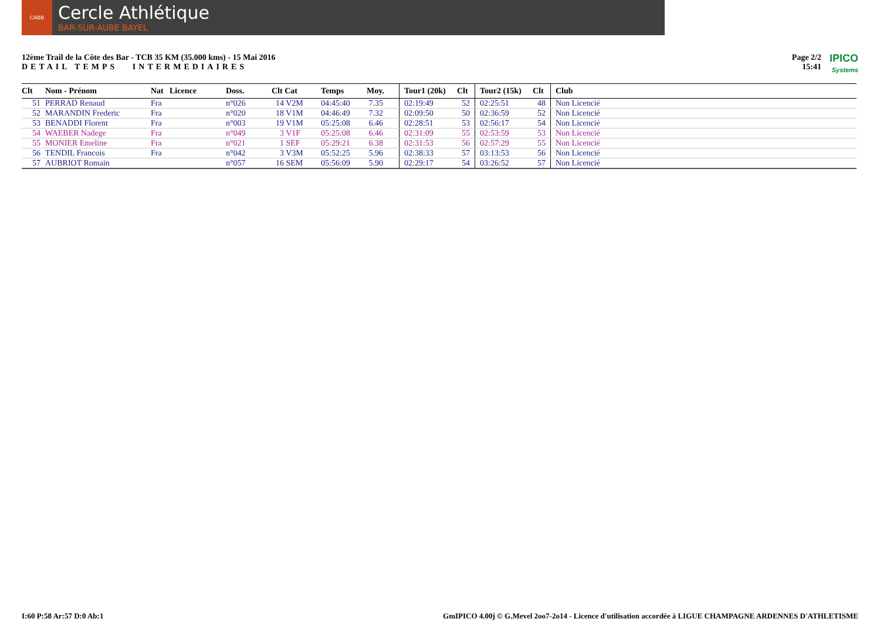CABB
Cercle Athlétique
BAR-SUR-AUBE BAYEL
12ème Trail de la Côte des Bar - TCB 35 KM (35.000 kms) - 15 Mai 2016
DETAIL TEMPS INTERMEDIAIRES
Page 2/2
15:41
IPICO
Systems
| Clt | Nom - Prénom | Nat | Licence | Doss. | Clt Cat | Temps | Moy. | Tour1 (20k) | Clt | Tour2 (15k) | Clt | Club |
| --- | --- | --- | --- | --- | --- | --- | --- | --- | --- | --- | --- | --- |
| 51 | PERRAD Renaud | Fra | | n°026 | 14 V2M | 04:45:40 | 7.35 | 02:19:49 | 52 | 02:25:51 | 48 | Non Licencié |
| 52 | MARANDIN Frederic | Fra | | n°020 | 18 V1M | 04:46:49 | 7.32 | 02:09:50 | 50 | 02:36:59 | 52 | Non Licencié |
| 53 | BENADDI Florent | Fra | | n°003 | 19 V1M | 05:25:08 | 6.46 | 02:28:51 | 53 | 02:56:17 | 54 | Non Licencié |
| 54 | WAEBER Nadege | Fra | | n°049 | 3 V1F | 05:25:08 | 6.46 | 02:31:09 | 55 | 02:53:59 | 53 | Non Licencié |
| 55 | MONIER Emeline | Fra | | n°021 | 1 SEF | 05:29:21 | 6.38 | 02:31:53 | 56 | 02:57:29 | 55 | Non Licencié |
| 56 | TENDIL Francois | Fra | | n°042 | 3 V3M | 05:52:25 | 5.96 | 02:38:33 | 57 | 03:13:53 | 56 | Non Licencié |
| 57 | AUBRIOT Romain | | | n°057 | 16 SEM | 05:56:09 | 5.90 | 02:29:17 | 54 | 03:26:52 | 57 | Non Licencié |
I:60 P:58 Ar:57 D:0 Ab:1 GmIPICO 4.00j © G.Mevel 2oo7-2o14 - Licence d'utilisation accordée à LIGUE CHAMPAGNE ARDENNES D'ATHLETISME